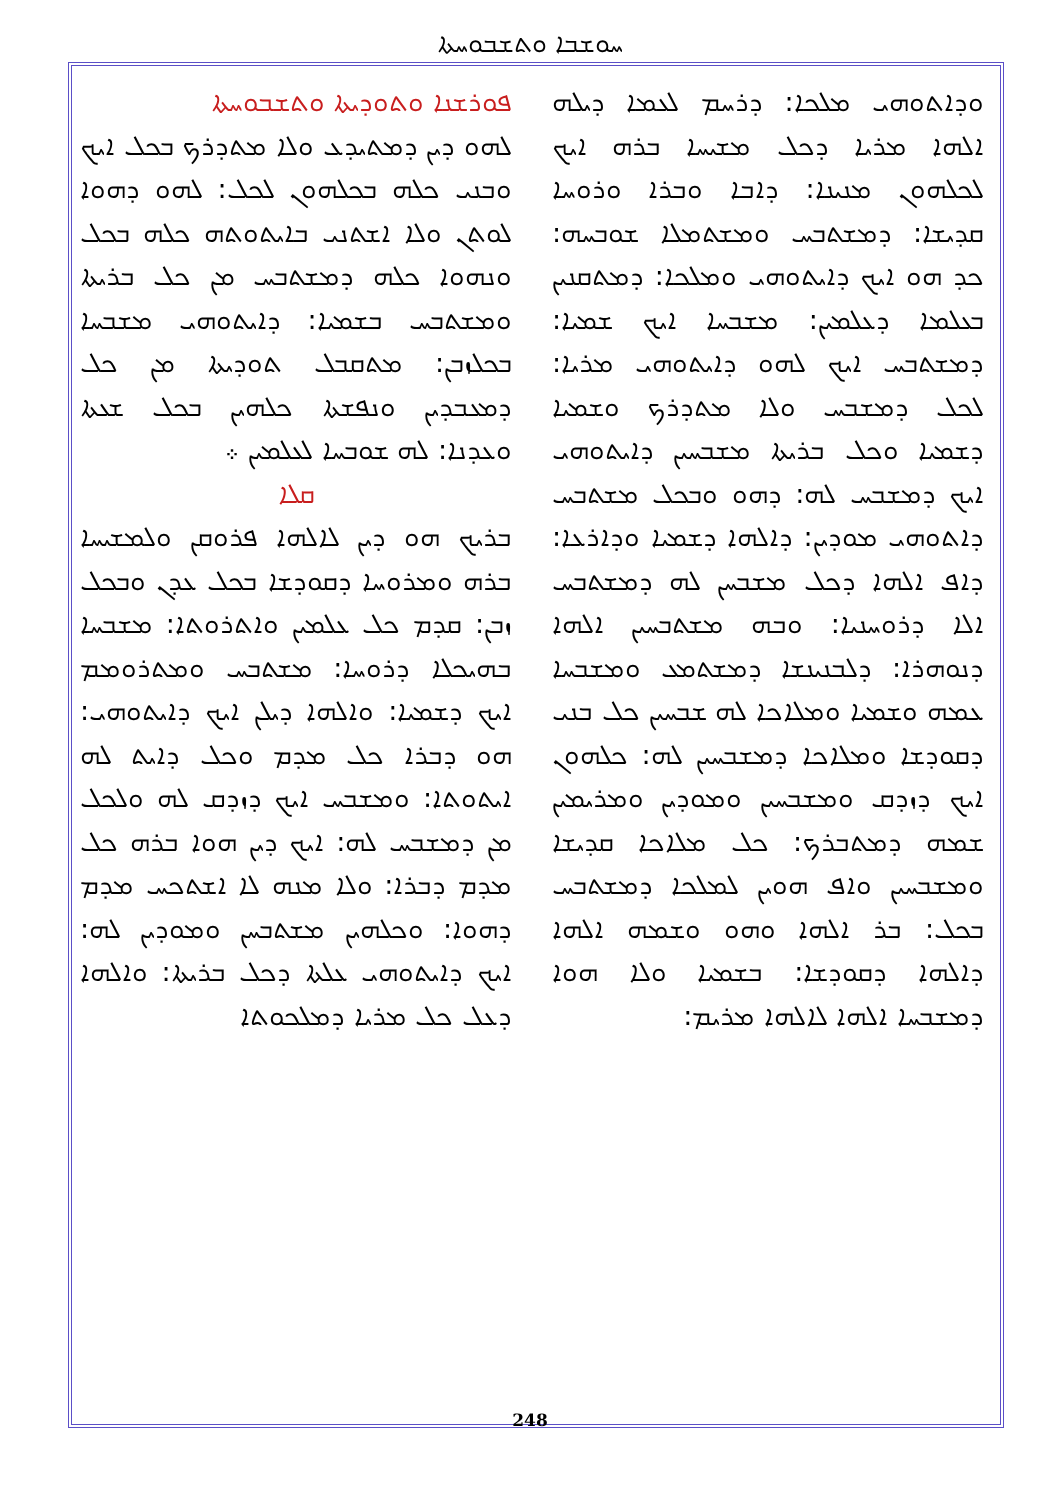ܚܘܫܒܐ ܘܬܫܒܘܚܬܐ
ܦܘܪܫܢܐ ܘܬܘܕܝܬܐ ܘܬܫܒܘܚܬܐ
ܠܗܘ ܕܝܢ ܕܡܬܝܕܥ ܘܠܐ ܡܬܕܪܟ ܒܟܠ ܐܝܟ ܘܒܢܝ ܟܠܗ ܒܟܠܗܘܢ ܠܟܠ: ܠܗܘ ܕܗܘܐ ܠܘܬܢ ܘܠܐ ܐܫܬܢܝ ܒܐܝܬܘܬܗ ܟܠܗ ܒܟܠ ܘܢܗܘܐ ܟܠܗ ܕܡܫܬܒܚ ܡܢ ܟܠ ܒܪܝܬܐ ܘܡܫܬܒܚ ܒܫܡܝܐ: ܕܐܝܬܘܗܝ ܡܫܒܚܐ ܒܟܠܙܒܢ: ܡܬܩܒܠ ܬܘܕܝܬܐ ܡܢ ܟܠ ܕܡܥܒܕܝܢ ܘܢܦܫܬܐ ܟܠܗܝܢ ܒܟܠ ܫܥܬܐ ܘܥܕܢܐ: ܠܗ ܫܘܒܚܐ ܠܥܠܡܝܢ ܀
ܩܠܐ
ܒܪܝܟ ܗܘ ܕܝܢ ܠܐܠܗܐ ܦܪܘܩܢ ܘܠܡܫܝܚܐ ܒܪܗ ܘܡܪܘܚܐ ܕܩܘܕܫܐ ܒܟܠ ܥܕܢ ܘܒܟܠ ܙܒܢ: ܩܕܡ ܟܠ ܥܠܡܝܢ ܘܐܬܪܘܬܐ: ܡܫܒܚܐ ܒܗܝܟܠܐ ܕܪܘܚܐ: ܡܫܬܒܚ ܘܡܬܪܘܡܡ ܐܝܟ ܕܫܡܝܐ: ܘܐܠܗܐ ܕܝܠܢ ܐܝܟ ܕܐܝܬܘܗܝ: ܗܘ ܕܒܪܐ ܟܠ ܡܕܡ ܘܟܠ ܕܐܝܬ ܠܗ ܐܝܬܘܬܐ: ܘܡܫܒܚ ܐܝܟ ܕܙܕܩ ܠܗ ܘܠܟܠ ܡܢ ܕܡܫܒܚ ܠܗ: ܐܝܟ ܕܝܢ ܗܘܐ ܒܪܗ ܟܠ ܡܕܡ ܕܒܪܐ: ܘܠܐ ܡܢܗ ܠܐ ܐܫܬܟܚ ܡܕܡ ܕܗܘܐ: ܘܟܠܗܝܢ ܡܫܬܒܚܢ ܘܡܘܕܝܢ ܠܗ: ܐܝܟ ܕܐܝܬܘܗܝ ܥܠܬܐ ܕܟܠ ܒܪܝܬܐ: ܘܐܠܗܐ ܕܥܠ ܟܠ ܡܪܝܐ ܕܡܠܟܘܬܐ
ܘܕܐܬܘܗܝ ܡܠܟܐ: ܕܪܚܡ ܠܥܡܐ ܕܝܠܗ ܐܠܗܐ ܡܪܝܐ ܕܟܠ ܡܫܝܚܐ ܒܪܗ ܐܝܟ ܠܟܠܗܘܢ ܡܢܝܢܐ: ܕܐܒܐ ܘܒܪܐ ܘܪܘܚܐ ܩܕܝܫܐ: ܕܡܫܬܒܚ ܘܡܫܬܡܠܐ ܫܘܒܚܗ: ܟܕ ܗܘ ܐܝܟ ܕܐܝܬܘܗܝ ܘܡܠܟܐ: ܕܡܬܩܢܝܢ ܒܥܠܡܐ ܕܥܠܡܝܢ: ܡܫܒܚܐ ܐܝܟ ܫܡܝܐ: ܕܡܫܬܒܚ ܐܝܟ ܠܗܘ ܕܐܝܬܘܗܝ ܡܪܝܐ: ܠܟܠ ܕܡܫܒܚ ܘܠܐ ܡܬܕܪܟ ܘܫܡܝܐ ܕܫܡܝܐ ܘܟܠ ܒܪܝܬܐ ܡܫܒܚܝܢ ܕܐܝܬܘܗܝ ܐܝܟ ܕܡܫܒܚ ܠܗ: ܕܗܘ ܘܒܟܠ ܡܫܬܒܚ ܕܐܬܘܗܝ ܡܘܕܝܢ: ܕܐܠܗܐ ܕܫܡܝܐ ܘܕܐܪܥܐ: ܕܐܦ ܐܠܗܐ ܕܟܠ ܡܫܒܚܢ ܠܗ ܕܡܫܬܒܚ ܐܠܐ ܕܪܘܚܢܝܐ: ܘܒܗ ܡܫܬܒܚܝܢ ܐܠܗܐ ܕܢܘܗܪܐ: ܕܠܒܢܝܢܫܐ ܕܡܫܬܡܥ ܘܡܫܒܚܐ ܥܡܗ ܘܫܡܝܐ ܘܡܠܐܟܐ ܠܗ ܫܒܚܝܢ ܟܠ ܒܢܝ ܕܩܘܕܫܐ ܘܡܠܐܟܐ ܕܡܫܒܚܝܢ ܠܗ: ܟܠܗܘܢ ܐܝܟ ܕܙܕܩ ܘܡܫܒܚܝܢ ܘܡܘܕܝܢ ܘܡܪܝܡܝܢ ܫܡܗ ܕܡܬܒܪܟ: ܟܠ ܡܠܐܟܐ ܩܕܝܫܐ ܘܡܫܒܚܝܢ ܘܐܦ ܗܘܝܢ ܠܡܠܟܐ ܕܡܫܬܒܚ ܒܟܠ: ܒܪ ܐܠܗܐ ܘܗܘ ܘܫܡܗ ܐܠܗܐ ܕܐܠܗܐ ܕܩܘܕܫܐ: ܒܫܡܝܐ ܘܠܐ ܗܘܐ ܕܡܫܒܚܐ ܐܠܗܐ ܠܐܠܗܐ ܡܪܝܡ:
248